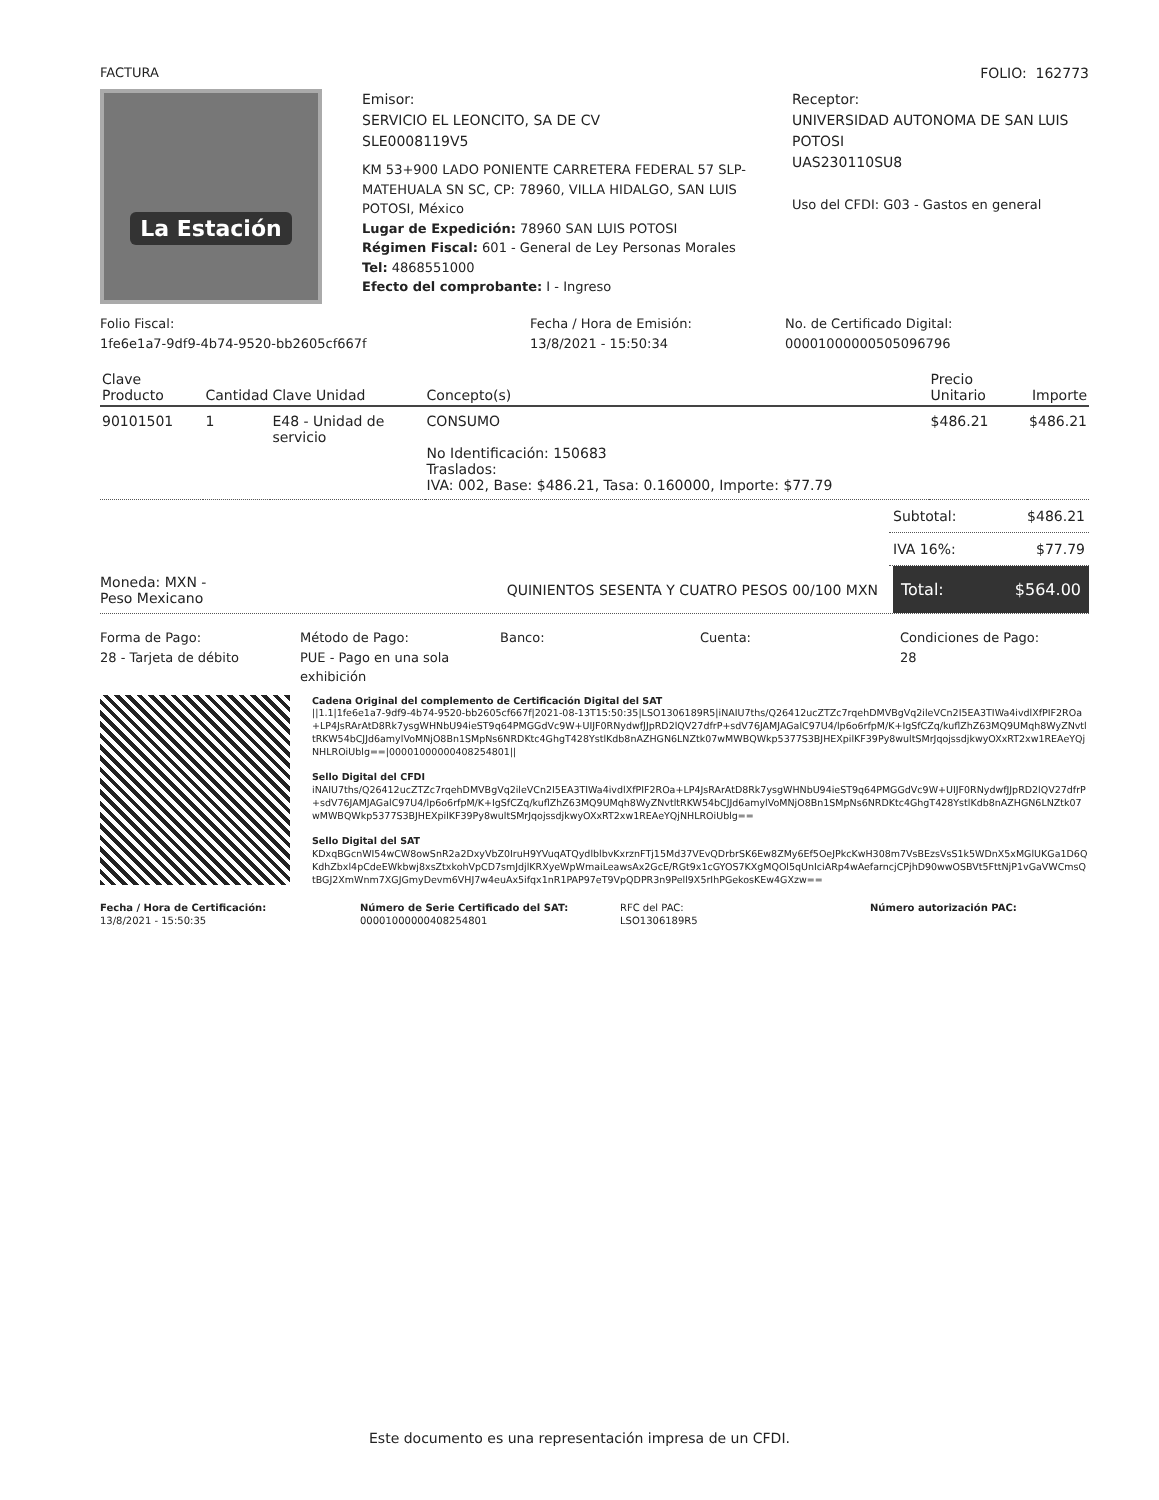FACTURA FOLIO: 162773
La Estación
Emisor:
SERVICIO EL LEONCITO, SA DE CV
SLE0008119V5
KM 53+900 LADO PONIENTE CARRETERA FEDERAL 57 SLP-MATEHUALA SN SC, CP: 78960, VILLA HIDALGO, SAN LUIS POTOSI, México
Lugar de Expedición: 78960 SAN LUIS POTOSI
Régimen Fiscal: 601 - General de Ley Personas Morales
Tel: 4868551000
Efecto del comprobante: I - Ingreso
Receptor:
UNIVERSIDAD AUTONOMA DE SAN LUIS POTOSI
UAS230110SU8
Uso del CFDI: G03 - Gastos en general
Folio Fiscal:
1fe6e1a7-9df9-4b74-9520-bb2605cf667f
Fecha / Hora de Emisión:
13/8/2021 - 15:50:34
No. de Certificado Digital:
00001000000505096796
| Clave Producto | Cantidad | Clave Unidad | Concepto(s) | Precio Unitario | Importe |
| --- | --- | --- | --- | --- | --- |
| 90101501 | 1 | E48 - Unidad de servicio | CONSUMO No Identificación: 150683 Traslados: IVA: 002, Base: $486.21, Tasa: 0.160000, Importe: $77.79 | $486.21 | $486.21 |
Subtotal: $486.21
IVA 16%: $77.79
Moneda: MXN -
Peso Mexicano
QUINIENTOS SESENTA Y CUATRO PESOS 00/100 MXN
Total: $564.00
Forma de Pago:
28 - Tarjeta de débito
Método de Pago:
PUE - Pago en una sola exhibición
Banco: Cuenta: Condiciones de Pago:
28
Cadena Original del complemento de Certificación Digital del SAT
||1.1|1fe6e1a7-9df9-4b74-9520-bb2605cf667f|2021-08-13T15:50:35|LSO1306189R5|iNAIU7ths/Q26412ucZTZc7rqehDMVBgVq2ileVCn2I5EA3TIWa4ivdlXfPIF2ROa+LP4JsRArAtD8Rk7ysgWHNbU94ieST9q64PMGGdVc9W+UIJF0RNydwfJJpRD2lQV27dfrP+sdV76JAMJAGalC97U4/lp6o6rfpM/K+IgSfCZq/kuflZhZ63MQ9UMqh8WyZNvtltRKW54bCJJd6amylVoMNjO8Bn1SMpNs6NRDKtc4GhgT428YstlKdb8nAZHGN6LNZtk07wMWBQWkp5377S3BJHEXpilKF39Py8wultSMrJqojssdjkwyOXxRT2xw1REAeYQjNHLROiUblg==|00001000000408254801||
Sello Digital del CFDI
iNAIU7ths/Q26412ucZTZc7rqehDMVBgVq2ileVCn2I5EA3TIWa4ivdlXfPIF2ROa+LP4JsRArAtD8Rk7ysgWHNbU94ieST9q64PMGGdVc9W+UIJF0RNydwfJJpRD2lQV27dfrP+sdV76JAMJAGalC97U4/lp6o6rfpM/K+IgSfCZq/kuflZhZ63MQ9UMqh8WyZNvtltRKW54bCJJd6amylVoMNjO8Bn1SMpNs6NRDKtc4GhgT428YstlKdb8nAZHGN6LNZtk07wMWBQWkp5377S3BJHEXpilKF39Py8wultSMrJqojssdjkwyOXxRT2xw1REAeYQjNHLROiUblg==
Sello Digital del SAT
KDxqBGcnWI54wCW8owSnR2a2DxyVbZ0IruH9YVuqATQydlblbvKxrznFTj15Md37VEvQDrbrSK6Ew8ZMy6Ef5OeJPkcKwH308m7VsBEzsVsS1k5WDnX5xMGlUKGa1D6QKdhZbxl4pCdeEWkbwj8xsZtxkohVpCD7smJdjlKRXyeWpWmaiLeawsAx2GcE/RGt9x1cGYOS7KXgMQOl5qUnIciARp4wAefarncjCPjhD90wwOSBVt5FttNjP1vGaVWCmsQtBGJ2XmWnm7XGJGmyDevm6VHJ7w4euAx5ifqx1nR1PAP97eT9VpQDPR3n9Pell9X5rIhPGekosKEw4GXzw==
Fecha / Hora de Certificación:
13/8/2021 - 15:50:35
Número de Serie Certificado del SAT:
00001000000408254801
RFC del PAC:
LSO1306189R5
Número autorización PAC:
Este documento es una representación impresa de un CFDI.